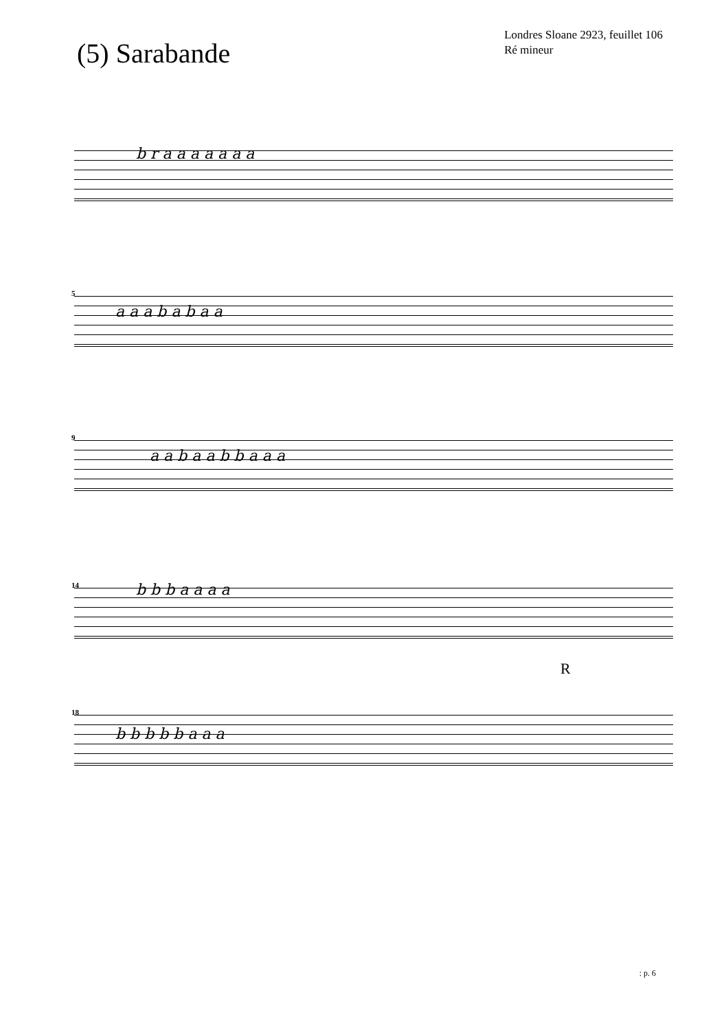(5) Sarabande
Londres Sloane 2923, feuillet 106
Ré mineur
b r a a a a a a a
5
a a a b a b a a
9
a a b a a b b a a a
14 b b b a a a a
R
18
b b b b b a a a
: p. 6